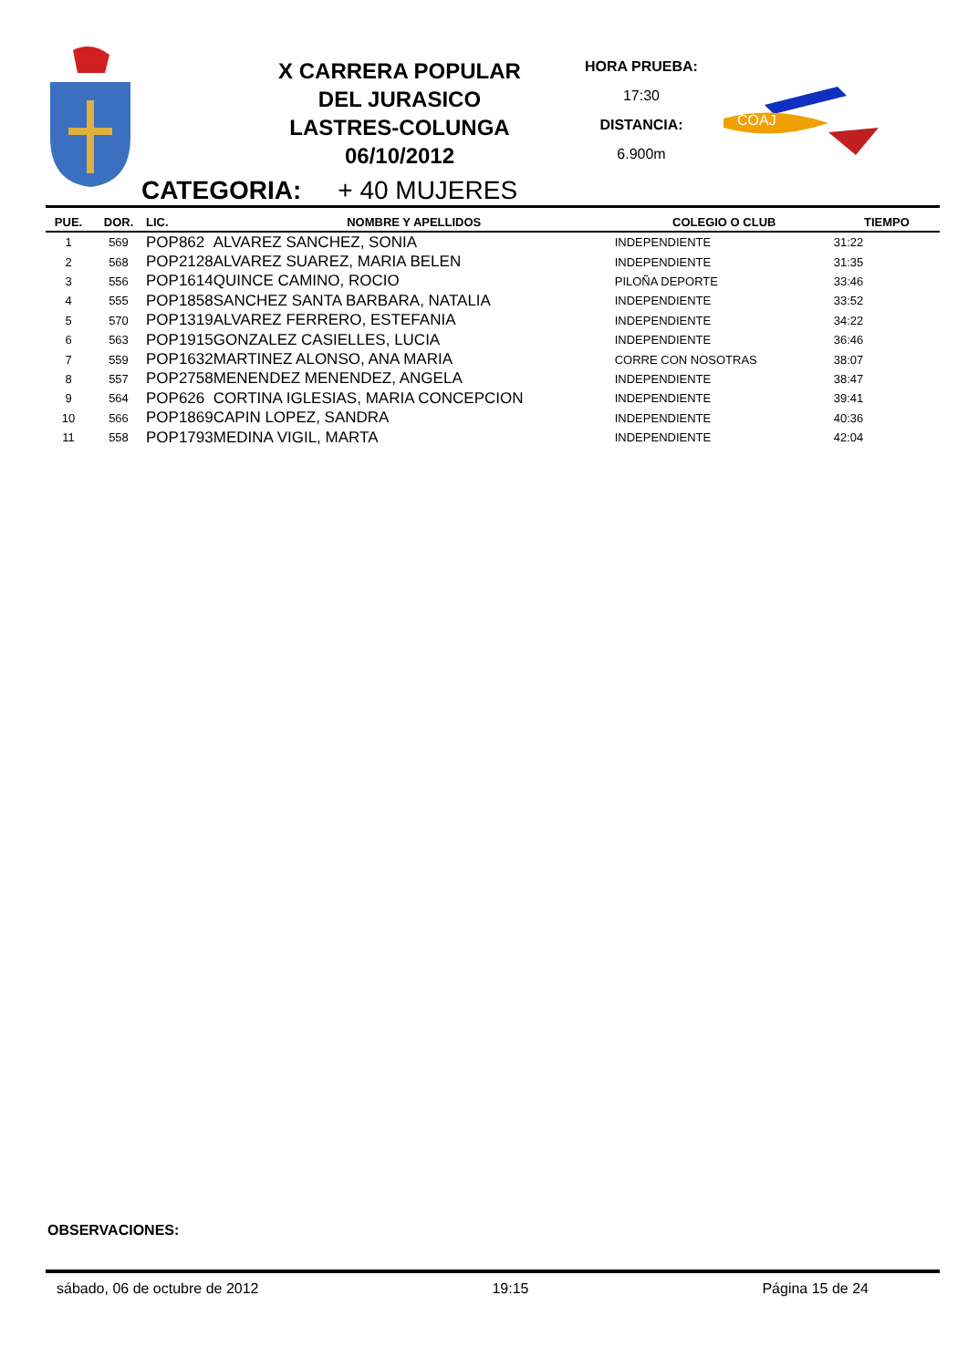X CARRERA POPULAR
DEL JURASICO
LASTRES-COLUNGA
06/10/2012
HORA PRUEBA:
17:30
DISTANCIA:
6.900m
COAJ
CATEGORIA: + 40 MUJERES
| PUE. | DOR. | LIC. | NOMBRE Y APELLIDOS | COLEGIO O CLUB | TIEMPO |
| --- | --- | --- | --- | --- | --- |
| 1 | 569 | POP862 | ALVAREZ SANCHEZ, SONIA | INDEPENDIENTE | 31:22 |
| 2 | 568 | POP2128 | ALVAREZ SUAREZ, MARIA BELEN | INDEPENDIENTE | 31:35 |
| 3 | 556 | POP1614 | QUINCE CAMINO, ROCIO | PILOÑA DEPORTE | 33:46 |
| 4 | 555 | POP1858 | SANCHEZ SANTA BARBARA, NATALIA | INDEPENDIENTE | 33:52 |
| 5 | 570 | POP1319 | ALVAREZ FERRERO, ESTEFANIA | INDEPENDIENTE | 34:22 |
| 6 | 563 | POP1915 | GONZALEZ CASIELLES, LUCIA | INDEPENDIENTE | 36:46 |
| 7 | 559 | POP1632 | MARTINEZ ALONSO, ANA MARIA | CORRE CON NOSOTRAS | 38:07 |
| 8 | 557 | POP2758 | MENENDEZ MENENDEZ, ANGELA | INDEPENDIENTE | 38:47 |
| 9 | 564 | POP626 | CORTINA IGLESIAS, MARIA CONCEPCION | INDEPENDIENTE | 39:41 |
| 10 | 566 | POP1869 | CAPIN LOPEZ, SANDRA | INDEPENDIENTE | 40:36 |
| 11 | 558 | POP1793 | MEDINA VIGIL, MARTA | INDEPENDIENTE | 42:04 |
OBSERVACIONES:
sábado, 06 de octubre de 2012 19:15 Página 15 de 24